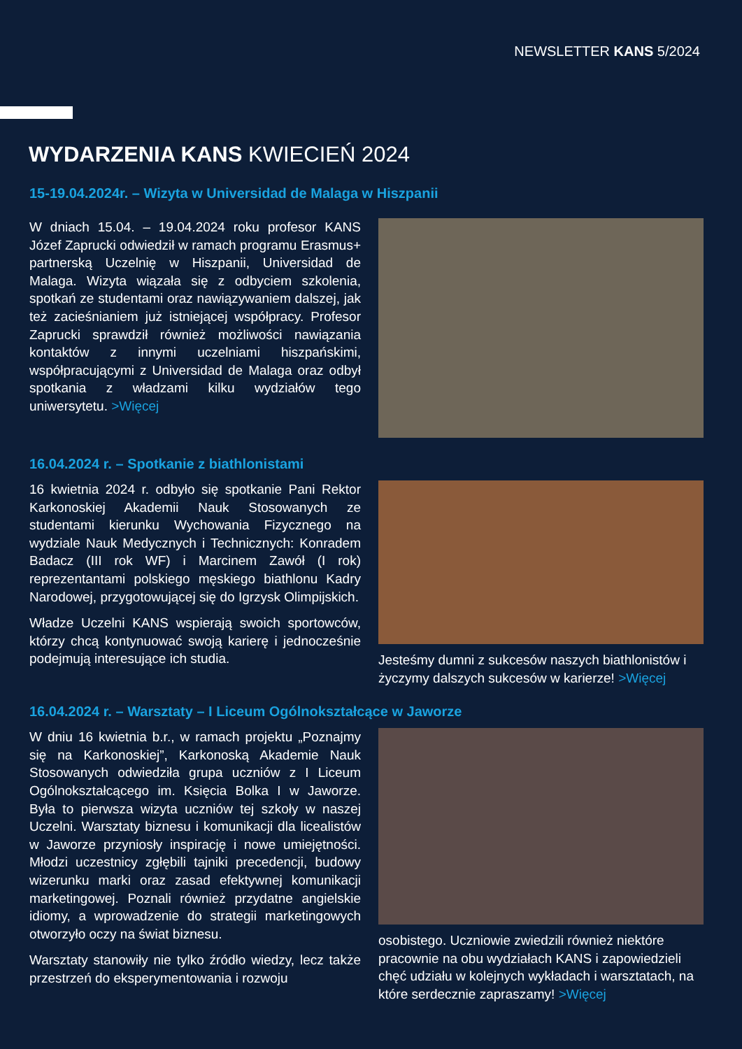NEWSLETTER KANS 5/2024
WYDARZENIA KANS KWIECIEŃ 2024
15-19.04.2024r. – Wizyta w Universidad de Malaga w Hiszpanii
W dniach 15.04. – 19.04.2024 roku profesor KANS Józef Zaprucki odwiedził w ramach programu Erasmus+ partnerską Uczelnię w Hiszpanii, Universidad de Malaga. Wizyta wiązała się z odbyciem szkolenia, spotkań ze studentami oraz nawiązywaniem dalszej, jak też zacieśnianiem już istniejącej współpracy. Profesor Zaprucki sprawdził również możliwości nawiązania kontaktów z innymi uczelniami hiszpańskimi, współpracującymi z Universidad de Malaga oraz odbył spotkania z władzami kilku wydziałów tego uniwersytetu. >Więcej
16.04.2024 r. – Spotkanie z biathlonistami
16 kwietnia 2024 r. odbyło się spotkanie Pani Rektor Karkonoskiej Akademii Nauk Stosowanych ze studentami kierunku Wychowania Fizycznego na wydziale Nauk Medycznych i Technicznych: Konradem Badacz (III rok WF) i Marcinem Zawół (I rok) reprezentantami polskiego męskiego biathlonu Kadry Narodowej, przygotowującej się do Igrzysk Olimpijskich.
Władze Uczelni KANS wspierają swoich sportowców, którzy chcą kontynuować swoją karierę i jednocześnie podejmują interesujące ich studia.
Jesteśmy dumni z sukcesów naszych biathlonistów i życzymy dalszych sukcesów w karierze! >Więcej
16.04.2024 r. – Warsztaty – I Liceum Ogólnokształcące w Jaworze
W dniu 16 kwietnia b.r., w ramach projektu „Poznajmy się na Karkonoskiej”, Karkonoską Akademie Nauk Stosowanych odwiedziła grupa uczniów z I Liceum Ogólnokształcącego im. Księcia Bolka I w Jaworze. Była to pierwsza wizyta uczniów tej szkoły w naszej Uczelni. Warsztaty biznesu i komunikacji dla licealistów w Jaworze przyniosły inspirację i nowe umiejętności. Młodzi uczestnicy zgłębili tajniki precedencji, budowy wizerunku marki oraz zasad efektywnej komunikacji marketingowej. Poznali również przydatne angielskie idiomy, a wprowadzenie do strategii marketingowych otworzyło oczy na świat biznesu.
Warsztaty stanowiły nie tylko źródło wiedzy, lecz także przestrzeń do eksperymentowania i rozwoju
osobistego. Uczniowie zwiedzili również niektóre pracownie na obu wydziałach KANS i zapowiedzieli chęć udziału w kolejnych wykładach i warsztatach, na które serdecznie zapraszamy! >Więcej